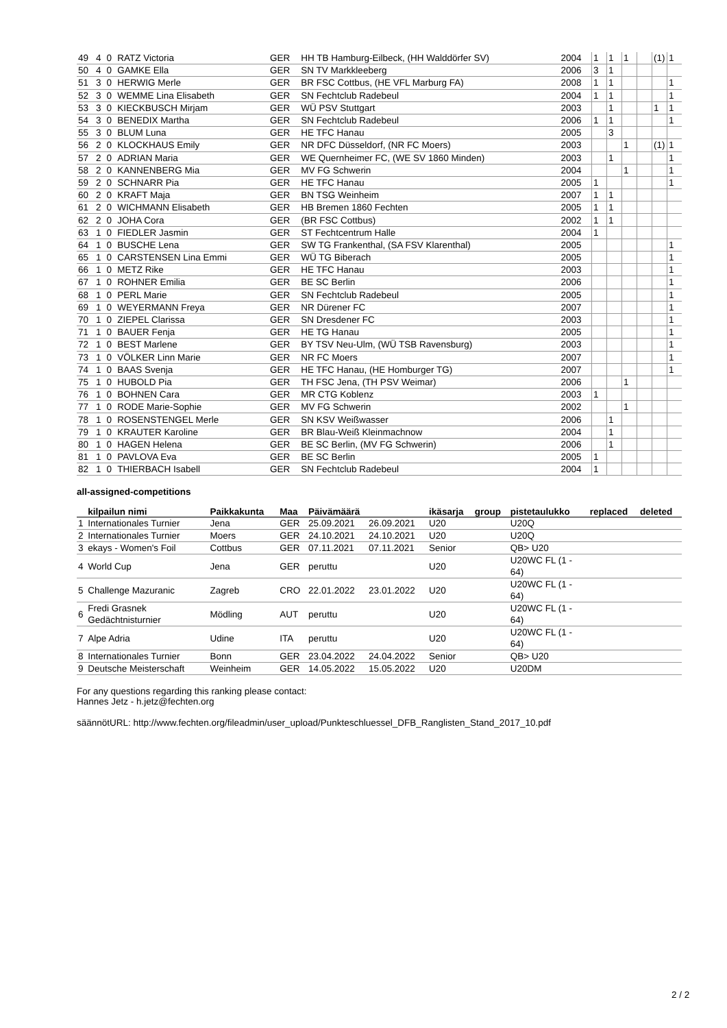| 49 | 4 | 0 | RATZ Victoria | GER | HH TB Hamburg-Eilbeck, (HH Walddörfer SV) | 2004 | 1 | 1 | 1 | | (1) | 1 |
| 50 | 4 | 0 | GAMKE Ella | GER | SN TV Markkleeberg | 2006 | 3 | 1 | | | | |
| 51 | 3 | 0 | HERWIG Merle | GER | BR FSC Cottbus, (HE VFL Marburg FA) | 2008 | 1 | 1 | | | | 1 |
| 52 | 3 | 0 | WEMME Lina Elisabeth | GER | SN Fechtclub Radebeul | 2004 | 1 | 1 | | | | 1 |
| 53 | 3 | 0 | KIECKBUSCH Mirjam | GER | WÜ PSV Stuttgart | 2003 | | 1 | | | 1 | 1 |
| 54 | 3 | 0 | BENEDIX Martha | GER | SN Fechtclub Radebeul | 2006 | 1 | 1 | | | | 1 |
| 55 | 3 | 0 | BLUM Luna | GER | HE TFC Hanau | 2005 | | 3 | | | | |
| 56 | 2 | 0 | KLOCKHAUS Emily | GER | NR DFC Düsseldorf, (NR FC Moers) | 2003 | | | 1 | | (1) | 1 |
| 57 | 2 | 0 | ADRIAN Maria | GER | WE Quernheimer FC, (WE SV 1860 Minden) | 2003 | | 1 | | | | 1 |
| 58 | 2 | 0 | KANNENBERG Mia | GER | MV FG Schwerin | 2004 | | | 1 | | | 1 |
| 59 | 2 | 0 | SCHNARR Pia | GER | HE TFC Hanau | 2005 | 1 | | | | | 1 |
| 60 | 2 | 0 | KRAFT Maja | GER | BN TSG Weinheim | 2007 | 1 | 1 | | | | |
| 61 | 2 | 0 | WICHMANN Elisabeth | GER | HB Bremen 1860 Fechten | 2005 | 1 | 1 | | | | |
| 62 | 2 | 0 | JOHA Cora | GER | (BR FSC Cottbus) | 2002 | 1 | 1 | | | | |
| 63 | 1 | 0 | FIEDLER Jasmin | GER | ST Fechtcentrum Halle | 2004 | 1 | | | | | |
| 64 | 1 | 0 | BUSCHE Lena | GER | SW TG Frankenthal, (SA FSV Klarenthal) | 2005 | | | | | | 1 |
| 65 | 1 | 0 | CARSTENSEN Lina Emmi | GER | WÜ TG Biberach | 2005 | | | | | | 1 |
| 66 | 1 | 0 | METZ Rike | GER | HE TFC Hanau | 2003 | | | | | | 1 |
| 67 | 1 | 0 | ROHNER Emilia | GER | BE SC Berlin | 2006 | | | | | | 1 |
| 68 | 1 | 0 | PERL Marie | GER | SN Fechtclub Radebeul | 2005 | | | | | | 1 |
| 69 | 1 | 0 | WEYERMANN Freya | GER | NR Dürener FC | 2007 | | | | | | 1 |
| 70 | 1 | 0 | ZIEPEL Clarissa | GER | SN Dresdener FC | 2003 | | | | | | 1 |
| 71 | 1 | 0 | BAUER Fenja | GER | HE TG Hanau | 2005 | | | | | | 1 |
| 72 | 1 | 0 | BEST Marlene | GER | BY TSV Neu-Ulm, (WÜ TSB Ravensburg) | 2003 | | | | | | 1 |
| 73 | 1 | 0 | VÖLKER Linn Marie | GER | NR FC Moers | 2007 | | | | | | 1 |
| 74 | 1 | 0 | BAAS Svenja | GER | HE TFC Hanau, (HE Homburger TG) | 2007 | | | | | | 1 |
| 75 | 1 | 0 | HUBOLD Pia | GER | TH FSC Jena, (TH PSV Weimar) | 2006 | | | 1 | | | |
| 76 | 1 | 0 | BOHNEN Cara | GER | MR CTG Koblenz | 2003 | 1 | | | | | |
| 77 | 1 | 0 | RODE Marie-Sophie | GER | MV FG Schwerin | 2002 | | | 1 | | | |
| 78 | 1 | 0 | ROSENSTENGEL Merle | GER | SN KSV Weißwasser | 2006 | | 1 | | | | |
| 79 | 1 | 0 | KRAUTER Karoline | GER | BR Blau-Weiß Kleinmachnow | 2004 | | 1 | | | | |
| 80 | 1 | 0 | HAGEN Helena | GER | BE SC Berlin, (MV FG Schwerin) | 2006 | | 1 | | | | |
| 81 | 1 | 0 | PAVLOVA Eva | GER | BE SC Berlin | 2005 | 1 | | | | | |
| 82 | 1 | 0 | THIERBACH Isabell | GER | SN Fechtclub Radebeul | 2004 | 1 | | | | | |
all-assigned-competitions
| | kilpailun nimi | Paikkakunta | Maa | Päivämäärä | | ikäsarja | group | pistetaulukko | replaced | deleted |
| --- | --- | --- | --- | --- | --- | --- | --- | --- | --- | --- |
| 1 | Internationales Turnier | Jena | GER | 25.09.2021 | 26.09.2021 | U20 | | U20Q | | |
| 2 | Internationales Turnier | Moers | GER | 24.10.2021 | 24.10.2021 | U20 | | U20Q | | |
| 3 | ekays - Women's Foil | Cottbus | GER | 07.11.2021 | 07.11.2021 | Senior | | QB> U20 | | |
| 4 | World Cup | Jena | GER | peruttu | | U20 | | U20WC FL (1 - 64) | | |
| 5 | Challenge Mazuranic | Zagreb | CRO | 22.01.2022 | 23.01.2022 | U20 | | U20WC FL (1 - 64) | | |
| 6 | Fredi Grasnek Gedächtnisturnier | Mödling | AUT | peruttu | | U20 | | U20WC FL (1 - 64) | | |
| 7 | Alpe Adria | Udine | ITA | peruttu | | U20 | | U20WC FL (1 - 64) | | |
| 8 | Internationales Turnier | Bonn | GER | 23.04.2022 | 24.04.2022 | Senior | | QB> U20 | | |
| 9 | Deutsche Meisterschaft | Weinheim | GER | 14.05.2022 | 15.05.2022 | U20 | | U20DM | | |
For any questions regarding this ranking please contact:
Hannes Jetz - h.jetz@fechten.org
säännötURL: http://www.fechten.org/fileadmin/user_upload/Punkteschluessel_DFB_Ranglisten_Stand_2017_10.pdf
2 / 2